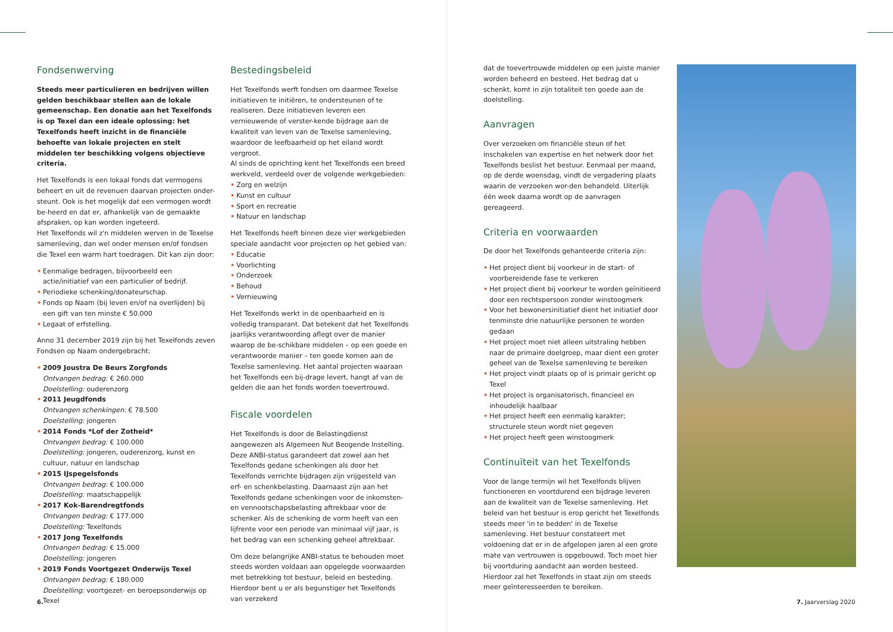Fondsenwerving
Steeds meer particulieren en bedrijven willen gelden beschikbaar stellen aan de lokale gemeenschap. Een donatie aan het Texelfonds is op Texel dan een ideale oplossing: het Texelfonds heeft inzicht in de financiële behoefte van lokale projecten en stelt middelen ter beschikking volgens objectieve criteria.
Het Texelfonds is een lokaal fonds dat vermogens beheert en uit de revenuen daarvan projecten onder-steunt. Ook is het mogelijk dat een vermogen wordt be-heerd en dat er, afhankelijk van de gemaakte afspraken, op kan worden ingeteerd.
Het Texelfonds wil z'n middelen werven in de Texelse samenleving, dan wel onder mensen en/of fondsen die Texel een warm hart toedragen. Dit kan zijn door:
• Eenmalige bedragen, bijvoorbeeld een actie/initiatief van een particulier of bedrijf.
• Periodieke schenking/donateurschap.
• Fonds op Naam (bij leven en/of na overlijden) bij een gift van ten minste € 50.000
• Legaat of erfstelling.
Anno 31 december 2019 zijn bij het Texelfonds zeven Fondsen op Naam ondergebracht:
• 2009 Joustra De Beurs Zorgfonds
Ontvangen bedrag: € 260.000
Doelstelling: ouderenzorg
• 2011 Jeugdfonds
Ontvangen schenkingen: € 78.500
Doelstelling: jongeren
• 2014 Fonds *Lof der Zotheid*
Ontvangen bedrag: € 100.000
Doelstelling: jongeren, ouderenzorg, kunst en cultuur, natuur en landschap
• 2015 IJspegelsfonds
Ontvangen bedrag: € 100.000
Doelstelling: maatschappelijk
• 2017 Kok-Barendregtfonds
Ontvangen bedrag: € 177.000
Doelstelling: Texelfonds
• 2017 Jong Texelfonds
Ontvangen bedrag: € 15.000
Doelstelling: jongeren
• 2019 Fonds Voortgezet Onderwijs Texel
Ontvangen bedrag: € 180.000
Doelstelling: voortgezet- en beroepsonderwijs op Texel
Bestedingsbeleid
Het Texelfonds werft fondsen om daarmee Texelse initiatieven te initiëren, te ondersteunen of te realiseren. Deze initiatieven leveren een vernieuwende of verster-kende bijdrage aan de kwaliteit van leven van de Texelse samenleving, waardoor de leefbaarheid op het eiland wordt vergroot.
Al sinds de oprichting kent het Texelfonds een breed werkveld, verdeeld over de volgende werkgebieden:
• Zorg en welzijn
• Kunst en cultuur
• Sport en recreatie
• Natuur en landschap
Het Texelfonds heeft binnen deze vier werkgebieden speciale aandacht voor projecten op het gebied van:
• Educatie
• Voorlichting
• Onderzoek
• Behoud
• Vernieuwing
Het Texelfonds werkt in de openbaarheid en is volledig transparant. Dat betekent dat het Texelfonds jaarlijks verantwoording aflegt over de manier waarop de be-schikbare middelen – op een goede en verantwoorde manier – ten goede komen aan de Texelse samenleving. Het aantal projecten waaraan het Texelfonds een bij-drage levert, hangt af van de gelden die aan het fonds worden toevertrouwd.
Fiscale voordelen
Het Texelfonds is door de Belastingdienst aangewezen als Algemeen Nut Beogende Instelling. Deze ANBI-status garandeert dat zowel aan het Texelfonds gedane schenkingen als door het Texelfonds verrichte bijdragen zijn vrijgesteld van erf- en schenkbelasting. Daarnaast zijn aan het Texelfonds gedane schenkingen voor de inkomsten- en vennootschapsbelasting aftrekbaar voor de schenker. Als de schenking de vorm heeft van een lijfrente voor een periode van minimaal vijf jaar, is het bedrag van een schenking geheel aftrekbaar.
Om deze belangrijke ANBI-status te behouden moet steeds worden voldaan aan opgelegde voorwaarden met betrekking tot bestuur, beleid en besteding. Hierdoor bent u er als begunstiger het Texelfonds van verzekerd
dat de toevertrouwde middelen op een juiste manier worden beheerd en besteed. Het bedrag dat u schenkt, komt in zijn totaliteit ten goede aan de doelstelling.
Aanvragen
Over verzoeken om financiële steun of het inschakelen van expertise en het netwerk door het Texelfonds beslist het bestuur. Eenmaal per maand, op de derde woensdag, vindt de vergadering plaats waarin de verzoeken wor-den behandeld. Uiterlijk één week daarna wordt op de aanvragen gereageerd.
Criteria en voorwaarden
De door het Texelfonds gehanteerde criteria zijn:
• Het project dient bij voorkeur in de start- of voorbereidende fase te verkeren
• Het project dient bij voorkeur te worden geïnitieerd door een rechtspersoon zonder winstoogmerk
• Voor het bewonersinitiatief dient het initiatief door tenminste drie natuurlijke personen te worden gedaan
• Het project moet niet alleen uitstraling hebben naar de primaire doelgroep, maar dient een groter geheel van de Texelse samenleving te bereiken
• Het project vindt plaats op of is primair gericht op Texel
• Het project is organisatorisch, financieel en inhoudelijk haalbaar
• Het project heeft een eenmalig karakter; structurele steun wordt niet gegeven
• Het project heeft geen winstoogmerk
Continuïteit van het Texelfonds
Voor de lange termijn wil het Texelfonds blijven functioneren en voortdurend een bijdrage leveren aan de kwaliteit van de Texelse samenleving. Het beleid van het bestuur is erop gericht het Texelfonds steeds meer 'in te bedden' in de Texelse samenleving. Het bestuur constateert met voldoening dat er in de afgelopen jaren al een grote mate van vertrouwen is opgebouwd. Toch moet hier bij voortduring aandacht aan worden besteed. Hierdoor zal het Texelfonds in staat zijn om steeds meer geïnteresseerden te bereiken.
6. 7. Jaarverslag 2020